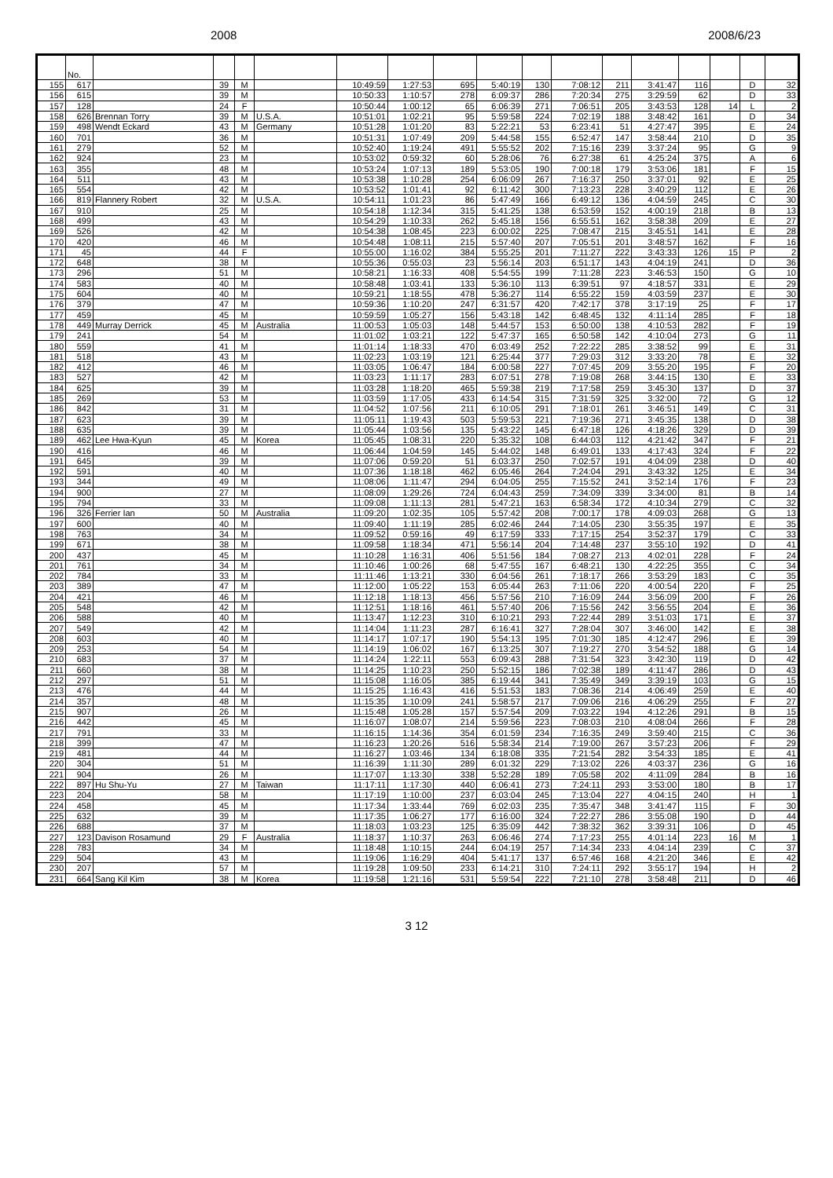2008 2008/6/23
| | No. | | | | | | | | | | | | | | | | |
| --- | --- | --- | --- | --- | --- | --- | --- | --- | --- | --- | --- | --- | --- | --- | --- | --- | --- |
| 155 | 617 | | 39 | M | | 10:49:59 | 1:27:53 | 695 | 5:40:19 | 130 | 7:08:12 | 211 | 3:41:47 | 116 | | D | 32 |
| 156 | 615 | | 39 | M | | 10:50:33 | 1:10:57 | 278 | 6:09:37 | 286 | 7:20:34 | 275 | 3:29:59 | 62 | | D | 33 |
| 157 | 128 | | 24 | F | | 10:50:44 | 1:00:12 | 65 | 6:06:39 | 271 | 7:06:51 | 205 | 3:43:53 | 128 | 14 | L | 2 |
| 158 | 626 | Brennan Torry | 39 | M | U.S.A. | 10:51:01 | 1:02:21 | 95 | 5:59:58 | 224 | 7:02:19 | 188 | 3:48:42 | 161 | | D | 34 |
| 159 | 498 | Wendt Eckard | 43 | M | Germany | 10:51:28 | 1:01:20 | 83 | 5:22:21 | 53 | 6:23:41 | 51 | 4:27:47 | 395 | | E | 24 |
| 160 | 701 | | 36 | M | | 10:51:31 | 1:07:49 | 209 | 5:44:58 | 155 | 6:52:47 | 147 | 3:58:44 | 210 | | D | 35 |
| 161 | 279 | | 52 | M | | 10:52:40 | 1:19:24 | 491 | 5:55:52 | 202 | 7:15:16 | 239 | 3:37:24 | 95 | | G | 9 |
| 162 | 924 | | 23 | M | | 10:53:02 | 0:59:32 | 60 | 5:28:06 | 76 | 6:27:38 | 61 | 4:25:24 | 375 | | A | 6 |
| 163 | 355 | | 48 | M | | 10:53:24 | 1:07:13 | 189 | 5:53:05 | 190 | 7:00:18 | 179 | 3:53:06 | 181 | | F | 15 |
| 164 | 511 | | 43 | M | | 10:53:38 | 1:10:28 | 254 | 6:06:09 | 267 | 7:16:37 | 250 | 3:37:01 | 92 | | E | 25 |
| 165 | 554 | | 42 | M | | 10:53:52 | 1:01:41 | 92 | 6:11:42 | 300 | 7:13:23 | 228 | 3:40:29 | 112 | | E | 26 |
| 166 | 819 | Flannery Robert | 32 | M | U.S.A. | 10:54:11 | 1:01:23 | 86 | 5:47:49 | 166 | 6:49:12 | 136 | 4:04:59 | 245 | | C | 30 |
| 167 | 910 | | 25 | M | | 10:54:18 | 1:12:34 | 315 | 5:41:25 | 138 | 6:53:59 | 152 | 4:00:19 | 218 | | B | 13 |
| 168 | 499 | | 43 | M | | 10:54:29 | 1:10:33 | 262 | 5:45:18 | 156 | 6:55:51 | 162 | 3:58:38 | 209 | | E | 27 |
| 169 | 526 | | 42 | M | | 10:54:38 | 1:08:45 | 223 | 6:00:02 | 225 | 7:08:47 | 215 | 3:45:51 | 141 | | E | 28 |
| 170 | 420 | | 46 | M | | 10:54:48 | 1:08:11 | 215 | 5:57:40 | 207 | 7:05:51 | 201 | 3:48:57 | 162 | | F | 16 |
| 171 | 45 | | 44 | F | | 10:55:00 | 1:16:02 | 384 | 5:55:25 | 201 | 7:11:27 | 222 | 3:43:33 | 126 | 15 | P | 2 |
| 172 | 648 | | 38 | M | | 10:55:36 | 0:55:03 | 23 | 5:56:14 | 203 | 6:51:17 | 143 | 4:04:19 | 241 | | D | 36 |
| 173 | 296 | | 51 | M | | 10:58:21 | 1:16:33 | 408 | 5:54:55 | 199 | 7:11:28 | 223 | 3:46:53 | 150 | | G | 10 |
| 174 | 583 | | 40 | M | | 10:58:48 | 1:03:41 | 133 | 5:36:10 | 113 | 6:39:51 | 97 | 4:18:57 | 331 | | E | 29 |
| 175 | 604 | | 40 | M | | 10:59:21 | 1:18:55 | 478 | 5:36:27 | 114 | 6:55:22 | 159 | 4:03:59 | 237 | | E | 30 |
| 176 | 379 | | 47 | M | | 10:59:36 | 1:10:20 | 247 | 6:31:57 | 420 | 7:42:17 | 378 | 3:17:19 | 25 | | F | 17 |
| 177 | 459 | | 45 | M | | 10:59:59 | 1:05:27 | 156 | 5:43:18 | 142 | 6:48:45 | 132 | 4:11:14 | 285 | | F | 18 |
| 178 | 449 | Murray Derrick | 45 | M | Australia | 11:00:53 | 1:05:03 | 148 | 5:44:57 | 153 | 6:50:00 | 138 | 4:10:53 | 282 | | F | 19 |
| 179 | 241 | | 54 | M | | 11:01:02 | 1:03:21 | 122 | 5:47:37 | 165 | 6:50:58 | 142 | 4:10:04 | 273 | | G | 11 |
| 180 | 559 | | 41 | M | | 11:01:14 | 1:18:33 | 470 | 6:03:49 | 252 | 7:22:22 | 285 | 3:38:52 | 99 | | E | 31 |
| 181 | 518 | | 43 | M | | 11:02:23 | 1:03:19 | 121 | 6:25:44 | 377 | 7:29:03 | 312 | 3:33:20 | 78 | | E | 32 |
| 182 | 412 | | 46 | M | | 11:03:05 | 1:06:47 | 184 | 6:00:58 | 227 | 7:07:45 | 209 | 3:55:20 | 195 | | F | 20 |
| 183 | 527 | | 42 | M | | 11:03:23 | 1:11:17 | 283 | 6:07:51 | 278 | 7:19:08 | 268 | 3:44:15 | 130 | | E | 33 |
| 184 | 625 | | 39 | M | | 11:03:28 | 1:18:20 | 465 | 5:59:38 | 219 | 7:17:58 | 259 | 3:45:30 | 137 | | D | 37 |
| 185 | 269 | | 53 | M | | 11:03:59 | 1:17:05 | 433 | 6:14:54 | 315 | 7:31:59 | 325 | 3:32:00 | 72 | | G | 12 |
| 186 | 842 | | 31 | M | | 11:04:52 | 1:07:56 | 211 | 6:10:05 | 291 | 7:18:01 | 261 | 3:46:51 | 149 | | C | 31 |
| 187 | 623 | | 39 | M | | 11:05:11 | 1:19:43 | 503 | 5:59:53 | 221 | 7:19:36 | 271 | 3:45:35 | 138 | | D | 38 |
| 188 | 635 | | 39 | M | | 11:05:44 | 1:03:56 | 135 | 5:43:22 | 145 | 6:47:18 | 126 | 4:18:26 | 329 | | D | 39 |
| 189 | 462 | Lee Hwa-Kyun | 45 | M | Korea | 11:05:45 | 1:08:31 | 220 | 5:35:32 | 108 | 6:44:03 | 112 | 4:21:42 | 347 | | F | 21 |
| 190 | 416 | | 46 | M | | 11:06:44 | 1:04:59 | 145 | 5:44:02 | 148 | 6:49:01 | 133 | 4:17:43 | 324 | | F | 22 |
| 191 | 645 | | 39 | M | | 11:07:06 | 0:59:20 | 51 | 6:03:37 | 250 | 7:02:57 | 191 | 4:04:09 | 238 | | D | 40 |
| 192 | 591 | | 40 | M | | 11:07:36 | 1:18:18 | 462 | 6:05:46 | 264 | 7:24:04 | 291 | 3:43:32 | 125 | | E | 34 |
| 193 | 344 | | 49 | M | | 11:08:06 | 1:11:47 | 294 | 6:04:05 | 255 | 7:15:52 | 241 | 3:52:14 | 176 | | F | 23 |
| 194 | 900 | | 27 | M | | 11:08:09 | 1:29:26 | 724 | 6:04:43 | 259 | 7:34:09 | 339 | 3:34:00 | 81 | | B | 14 |
| 195 | 794 | | 33 | M | | 11:09:08 | 1:11:13 | 281 | 5:47:21 | 163 | 6:58:34 | 172 | 4:10:34 | 279 | | C | 32 |
| 196 | 326 | Ferrier Ian | 50 | M | Australia | 11:09:20 | 1:02:35 | 105 | 5:57:42 | 208 | 7:00:17 | 178 | 4:09:03 | 268 | | G | 13 |
| 197 | 600 | | 40 | M | | 11:09:40 | 1:11:19 | 285 | 6:02:46 | 244 | 7:14:05 | 230 | 3:55:35 | 197 | | E | 35 |
| 198 | 763 | | 34 | M | | 11:09:52 | 0:59:16 | 49 | 6:17:59 | 333 | 7:17:15 | 254 | 3:52:37 | 179 | | C | 33 |
| 199 | 671 | | 38 | M | | 11:09:58 | 1:18:34 | 471 | 5:56:14 | 204 | 7:14:48 | 237 | 3:55:10 | 192 | | D | 41 |
| 200 | 437 | | 45 | M | | 11:10:28 | 1:16:31 | 406 | 5:51:56 | 184 | 7:08:27 | 213 | 4:02:01 | 228 | | F | 24 |
| 201 | 761 | | 34 | M | | 11:10:46 | 1:00:26 | 68 | 5:47:55 | 167 | 6:48:21 | 130 | 4:22:25 | 355 | | C | 34 |
| 202 | 784 | | 33 | M | | 11:11:46 | 1:13:21 | 330 | 6:04:56 | 261 | 7:18:17 | 266 | 3:53:29 | 183 | | C | 35 |
| 203 | 389 | | 47 | M | | 11:12:00 | 1:05:22 | 153 | 6:05:44 | 263 | 7:11:06 | 220 | 4:00:54 | 220 | | F | 25 |
| 204 | 421 | | 46 | M | | 11:12:18 | 1:18:13 | 456 | 5:57:56 | 210 | 7:16:09 | 244 | 3:56:09 | 200 | | F | 26 |
| 205 | 548 | | 42 | M | | 11:12:51 | 1:18:16 | 461 | 5:57:40 | 206 | 7:15:56 | 242 | 3:56:55 | 204 | | E | 36 |
| 206 | 588 | | 40 | M | | 11:13:47 | 1:12:23 | 310 | 6:10:21 | 293 | 7:22:44 | 289 | 3:51:03 | 171 | | E | 37 |
| 207 | 549 | | 42 | M | | 11:14:04 | 1:11:23 | 287 | 6:16:41 | 327 | 7:28:04 | 307 | 3:46:00 | 142 | | E | 38 |
| 208 | 603 | | 40 | M | | 11:14:17 | 1:07:17 | 190 | 5:54:13 | 195 | 7:01:30 | 185 | 4:12:47 | 296 | | E | 39 |
| 209 | 253 | | 54 | M | | 11:14:19 | 1:06:02 | 167 | 6:13:25 | 307 | 7:19:27 | 270 | 3:54:52 | 188 | | G | 14 |
| 210 | 683 | | 37 | M | | 11:14:24 | 1:22:11 | 553 | 6:09:43 | 288 | 7:31:54 | 323 | 3:42:30 | 119 | | D | 42 |
| 211 | 660 | | 38 | M | | 11:14:25 | 1:10:23 | 250 | 5:52:15 | 186 | 7:02:38 | 189 | 4:11:47 | 286 | | D | 43 |
| 212 | 297 | | 51 | M | | 11:15:08 | 1:16:05 | 385 | 6:19:44 | 341 | 7:35:49 | 349 | 3:39:19 | 103 | | G | 15 |
| 213 | 476 | | 44 | M | | 11:15:25 | 1:16:43 | 416 | 5:51:53 | 183 | 7:08:36 | 214 | 4:06:49 | 259 | | E | 40 |
| 214 | 357 | | 48 | M | | 11:15:35 | 1:10:09 | 241 | 5:58:57 | 217 | 7:09:06 | 216 | 4:06:29 | 255 | | F | 27 |
| 215 | 907 | | 26 | M | | 11:15:48 | 1:05:28 | 157 | 5:57:54 | 209 | 7:03:22 | 194 | 4:12:26 | 291 | | B | 15 |
| 216 | 442 | | 45 | M | | 11:16:07 | 1:08:07 | 214 | 5:59:56 | 223 | 7:08:03 | 210 | 4:08:04 | 266 | | F | 28 |
| 217 | 791 | | 33 | M | | 11:16:15 | 1:14:36 | 354 | 6:01:59 | 234 | 7:16:35 | 249 | 3:59:40 | 215 | | C | 36 |
| 218 | 399 | | 47 | M | | 11:16:23 | 1:20:26 | 516 | 5:58:34 | 214 | 7:19:00 | 267 | 3:57:23 | 206 | | F | 29 |
| 219 | 481 | | 44 | M | | 11:16:27 | 1:03:46 | 134 | 6:18:08 | 335 | 7:21:54 | 282 | 3:54:33 | 185 | | E | 41 |
| 220 | 304 | | 51 | M | | 11:16:39 | 1:11:30 | 289 | 6:01:32 | 229 | 7:13:02 | 226 | 4:03:37 | 236 | | G | 16 |
| 221 | 904 | | 26 | M | | 11:17:07 | 1:13:30 | 338 | 5:52:28 | 189 | 7:05:58 | 202 | 4:11:09 | 284 | | B | 16 |
| 222 | 897 | Hu Shu-Yu | 27 | M | Taiwan | 11:17:11 | 1:17:30 | 440 | 6:06:41 | 273 | 7:24:11 | 293 | 3:53:00 | 180 | | B | 17 |
| 223 | 204 | | 58 | M | | 11:17:19 | 1:10:00 | 237 | 6:03:04 | 245 | 7:13:04 | 227 | 4:04:15 | 240 | | H | 1 |
| 224 | 458 | | 45 | M | | 11:17:34 | 1:33:44 | 769 | 6:02:03 | 235 | 7:35:47 | 348 | 3:41:47 | 115 | | F | 30 |
| 225 | 632 | | 39 | M | | 11:17:35 | 1:06:27 | 177 | 6:16:00 | 324 | 7:22:27 | 286 | 3:55:08 | 190 | | D | 44 |
| 226 | 688 | | 37 | M | | 11:18:03 | 1:03:23 | 125 | 6:35:09 | 442 | 7:38:32 | 362 | 3:39:31 | 106 | | D | 45 |
| 227 | 123 | Davison Rosamund | 29 | F | Australia | 11:18:37 | 1:10:37 | 263 | 6:06:46 | 274 | 7:17:23 | 255 | 4:01:14 | 223 | 16 | M | 1 |
| 228 | 783 | | 34 | M | | 11:18:48 | 1:10:15 | 244 | 6:04:19 | 257 | 7:14:34 | 233 | 4:04:14 | 239 | | C | 37 |
| 229 | 504 | | 43 | M | | 11:19:06 | 1:16:29 | 404 | 5:41:17 | 137 | 6:57:46 | 168 | 4:21:20 | 346 | | E | 42 |
| 230 | 207 | | 57 | M | | 11:19:28 | 1:09:50 | 233 | 6:14:21 | 310 | 7:24:11 | 292 | 3:55:17 | 194 | | H | 2 |
| 231 | 664 | Sang Kil Kim | 38 | M | Korea | 11:19:58 | 1:21:16 | 531 | 5:59:54 | 222 | 7:21:10 | 278 | 3:58:48 | 211 | | D | 46 |
3 12